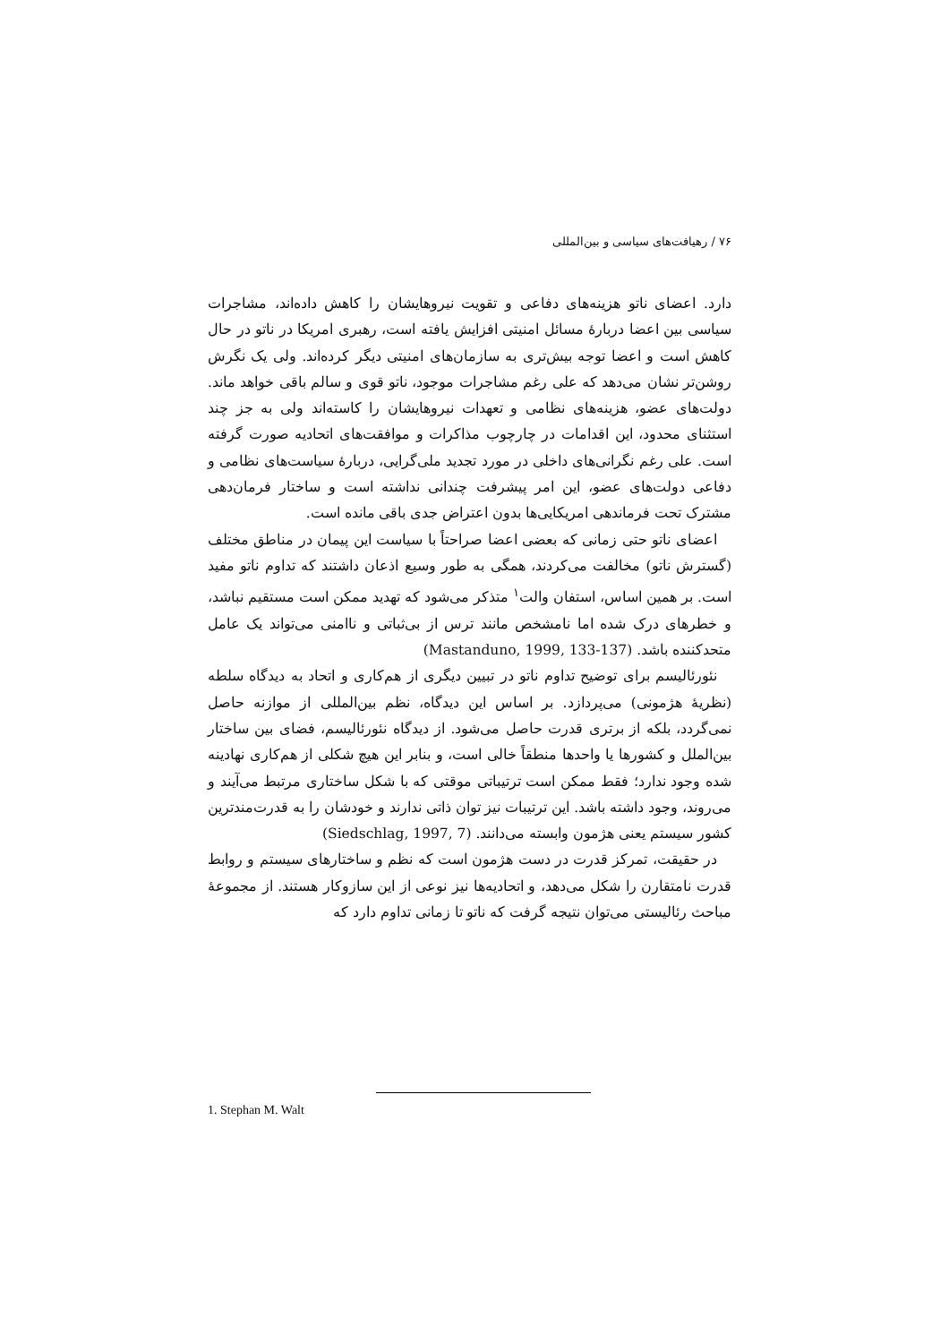۷۶ / رهیافت‌های سیاسی و بین‌المللی
دارد. اعضای ناتو هزینه‌های دفاعی و تقویت نیروهایشان را کاهش داده‌اند، مشاجرات سیاسی بین اعضا دربارهٔ مسائل امنیتی افزایش یافته است، رهبری امریکا در ناتو در حال کاهش است و اعضا توجه بیش‌تری به سازمان‌های امنیتی دیگر کرده‌اند. ولی یک نگرش روشن‌تر نشان می‌دهد که علی رغم مشاجرات موجود، ناتو قوی و سالم باقی خواهد ماند. دولت‌های عضو، هزینه‌های نظامی و تعهدات نیروهایشان را کاسته‌اند ولی به جز چند استثنای محدود، این اقدامات در چارچوب مذاکرات و موافقت‌های اتحادیه صورت گرفته است. علی رغم نگرانی‌های داخلی در مورد تجدید ملی‌گرایی، دربارهٔ سیاست‌های نظامی و دفاعی دولت‌های عضو، این امر پیشرفت چندانی نداشته است و ساختار فرمان‌دهی مشترک تحت فرماندهی امریکایی‌ها بدون اعتراض جدی باقی مانده است.
اعضای ناتو حتی زمانی که بعضی اعضا صراحتاً با سیاست این پیمان در مناطق مختلف (گسترش ناتو) مخالفت می‌کردند، همگی به طور وسیع اذعان داشتند که تداوم ناتو مفید است. بر همین اساس، استفان والت<sup>۱</sup> متذکر می‌شود که تهدید ممکن است مستقیم نباشد، و خطرهای درک شده اما نامشخص مانند ترس از بی‌ثباتی و ناامنی می‌تواند یک عامل متحدکننده باشد. (Mastanduno, 1999, 133-137)
نئورئالیسم برای توضیح تداوم ناتو در تبیین دیگری از هم‌کاری و اتحاد به دیدگاه سلطه (نظریهٔ هژمونی) می‌پردازد. بر اساس این دیدگاه، نظم بین‌المللی از موازنه حاصل نمی‌گردد، بلکه از برتری قدرت حاصل می‌شود. از دیدگاه نئورئالیسم، فضای بین ساختار بین‌الملل و کشورها یا واحدها منطقاً خالی است، و بنابر این هیچ شکلی از هم‌کاری نهادینه شده وجود ندارد؛ فقط ممکن است ترتیباتی موقتی که با شکل ساختاری مرتبط می‌آیند و می‌روند، وجود داشته باشد. این ترتیبات نیز توان ذاتی ندارند و خودشان را به قدرت‌مندترین کشور سیستم یعنی هژمون وابسته می‌دانند. (Siedschlag, 1997, 7)
در حقیقت، تمرکز قدرت در دست هژمون است که نظم و ساختارهای سیستم و روابط قدرت نامتقارن را شکل می‌دهد، و اتحادیه‌ها نیز نوعی از این سازوکار هستند. از مجموعهٔ مباحث رئالیستی می‌توان نتیجه گرفت که ناتو تا زمانی تداوم دارد که
1. Stephan M. Walt